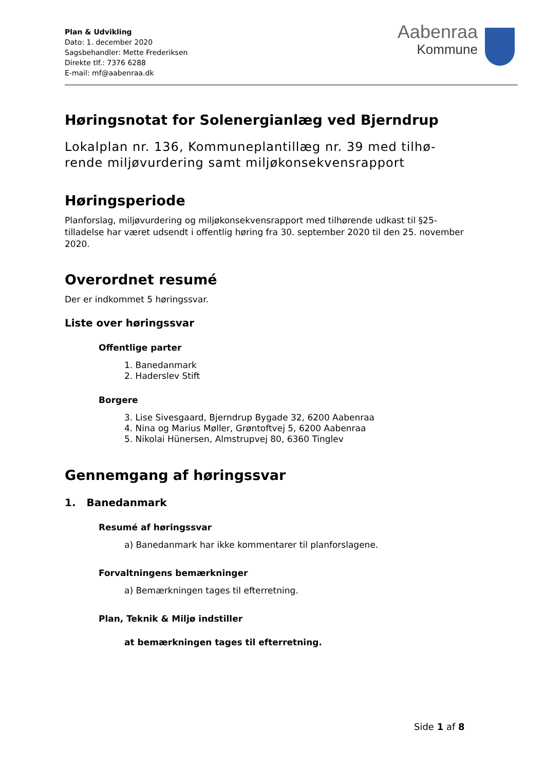Plan & Udvikling
Dato: 1. december 2020
Sagsbehandler: Mette Frederiksen
Direkte tlf.: 7376 6288
E-mail: mf@aabenraa.dk
Aabenraa
Kommune
Høringsnotat for Solenergianlæg ved Bjerndrup
Lokalplan nr. 136, Kommuneplantillæg nr. 39 med tilhø-rende miljøvurdering samt miljøkonsekvensrapport
Høringsperiode
Planforslag, miljøvurdering og miljøkonsekvensrapport med tilhørende udkast til §25-tilladelse har været udsendt i offentlig høring fra 30. september 2020 til den 25. november 2020.
Overordnet resumé
Der er indkommet 5 høringssvar.
Liste over høringssvar
Offentlige parter
1. Banedanmark
2. Haderslev Stift
Borgere
3. Lise Sivesgaard, Bjerndrup Bygade 32, 6200 Aabenraa
4. Nina og Marius Møller, Grøntoftvej 5, 6200 Aabenraa
5. Nikolai Hünersen, Almstrupvej 80, 6360 Tinglev
Gennemgang af høringssvar
1. Banedanmark
Resumé af høringssvar
a) Banedanmark har ikke kommentarer til planforslagene.
Forvaltningens bemærkninger
a) Bemærkningen tages til efterretning.
Plan, Teknik & Miljø indstiller
at bemærkningen tages til efterretning.
Side 1 af 8